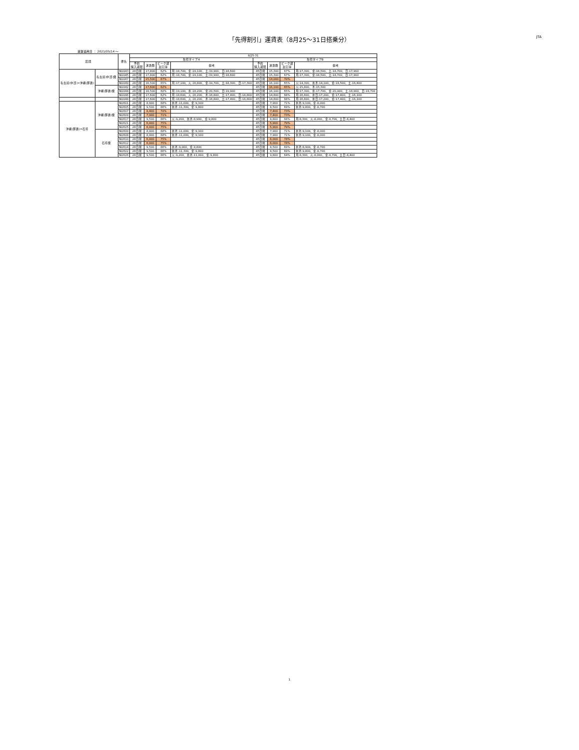「先得割引」運賃表（8月25～31日搭乗分）
JTA
運賃適用日 ： 2021/05/14 ～
| 区間 | | 便名 | 8/25-31 | | | | | | | |
| --- | --- | --- | --- | --- | --- | --- | --- | --- | --- | --- |
| | | | 先得タイプA | | | | 先得タイプB | | | |
| | | | 予約 購入期限 | 運賃額 | ピーク期 割引率 | 備考 | 予約 購入期限 | 運賃額 | ピーク期 割引率 | 備考 |
| 名古屋(中部)=沖縄(那覇) | 名古屋(中部)発 | NU043 | 28日前 | 17,800 | 62% | 月:18,700、金:19,100、土:19,900、日:18,600 | 45日前 | 15,300 | 67% | 月:17,300、金:18,500、土:18,700、日:17,900 |
| | | NU045 | 28日前 | 17,800 | 62% | 月:18,700、金:19,100、土:19,900、日:18,600 | 45日前 | 15,300 | 67% | 月:17,300、金:18,500、土:18,700、日:17,900 |
| | | NU047 | 28日前 | 15,500 | 67% | | 45日前 | 14,000 | 70% | |
| | | NU049 | 28日前 | 16,500 | 65% | 月:17,100、火:16,800、金:19,700、土:18,300、日:17,300 | 45日前 | 16,100 | 65% | 火:14,300、水木:14,100、金:18,500、土:16,400 |
| | 沖縄(那覇)発 | NU042 | 28日前 | 17,600 | 62% | | 45日前 | 16,100 | 65% | 火:15,800、木:15,300 |
| | | NU044 | 28日前 | 18,500 | 60% | 月:19,100、水:18,200、金:20,500、日:19,900 | 45日前 | 16,100 | 65% | 月:17,300、水:17,700、金:20,000、土:16,900、日:18,700 |
| | | NU046 | 28日前 | 17,600 | 62% | 月:18,600、火:16,200、木:16,800、土:17,400、日:18,800 | 45日前 | 14,800 | 68% | 月:16,600、水日:17,200、金:17,400、土:16,100 |
| | | NU048 | 28日前 | 17,600 | 62% | 月:18,600、火:16,200、木:16,800、土:17,400、日:18,800 | 45日前 | 14,800 | 68% | 月:16,600、水日:17,200、金:17,400、土:16,100 |
| 沖縄(那覇)=石垣 | 沖縄(那覇)発 | NU601 | 28日前 | 8,900 | 68% | 水木:11,000、金:9,100 | 45日前 | 7,900 | 71% | 水木:9,100、金:8,000 |
| | | NU605 | 28日前 | 9,500 | 66% | 水木:11,300、金:9,800 | 45日前 | 8,500 | 69% | 水木:9,800、金:8,700 |
| | | NU607 | 28日前 | 8,400 | 70% | | 45日前 | 7,400 | 73% | |
| | | NU609 | 28日前 | 7,900 | 71% | | 45日前 | 7,400 | 73% | |
| | | NU617 | 28日前 | 9,500 | 66% | 火:9,200、水木:8,900、金:9,800 | 45日前 | 8,800 | 68% | 月:8,300、火:8,000、金:8,700、土日:8,400 |
| | | NU621 | 28日前 | 6,900 | 75% | | 45日前 | 5,900 | 79% | |
| | | NU625 | 28日前 | 6,900 | 75% | | 45日前 | 5,900 | 79% | |
| | 石垣発 | NU600 | 28日前 | 8,900 | 68% | 水木:11,000、金:9,100 | 45日前 | 7,900 | 71% | 水木:9,100、金:8,000 |
| | | NU608 | 28日前 | 8,900 | 68% | 水木:11,000、金:9,100 | 45日前 | 7,900 | 71% | 水木:9,100、金:8,000 |
| | | NU610 | 28日前 | 6,900 | 75% | | 45日前 | 6,000 | 78% | |
| | | NU612 | 28日前 | 6,900 | 75% | | 45日前 | 6,000 | 78% | |
| | | NU614 | 28日前 | 9,500 | 66% | 水木:9,000、金:9,800 | 45日前 | 8,500 | 69% | 水木:8,900、金:8,700 |
| | | NU622 | 28日前 | 9,500 | 66% | 水木:11,300、金:9,800 | 45日前 | 8,500 | 69% | 水木:9,800、金:8,700 |
| | | NU626 | 28日前 | 9,500 | 66% | 火:9,200、水木:11,000、金:9,800 | 45日前 | 9,800 | 64% | 月:8,300、火:8,000、金:8,700、土日:8,400 |
1